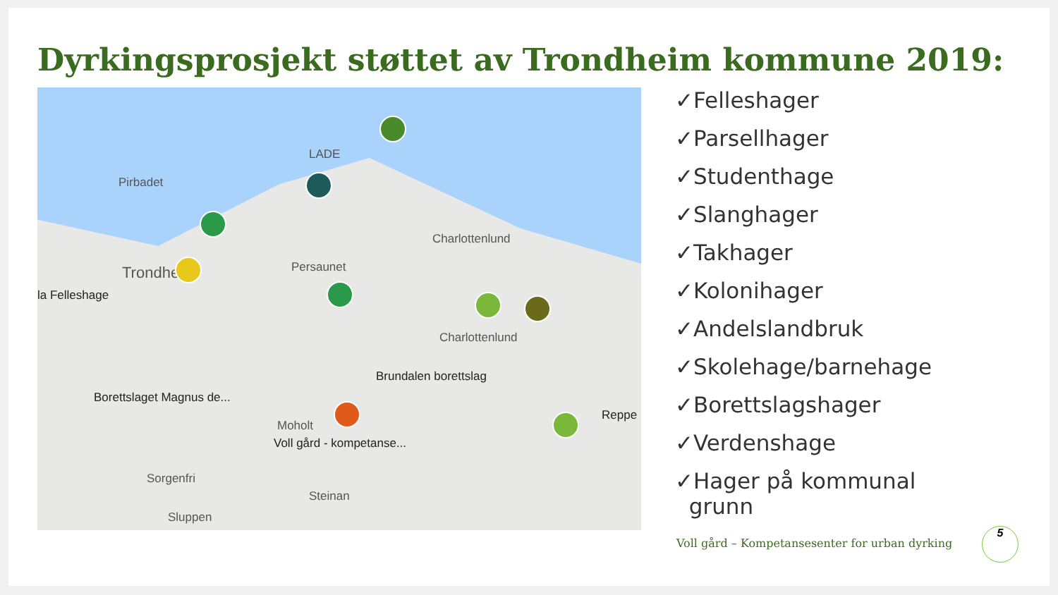Dyrkingsprosjekt støttet av Trondheim kommune 2019:
Pirbadet
LADE
Trondheim
la Felleshage
Charlottenlund
Persaunet
Charlottenlund
Brundalen borettslag
Borettslaget Magnus de...
Reppe
Moholt
Voll gård - kompetanse...
Sorgenfri
Steinan
Sluppen
✓Felleshager
✓Parsellhager
✓Studenthage
✓Slanghager
✓Takhager
✓Kolonihager
✓Andelslandbruk
✓Skolehage/barnehage
✓Borettslagshager
✓Verdenshage
✓Hager på kommunal
grunn
Voll gård – Kompetansesenter for urban dyrking
5